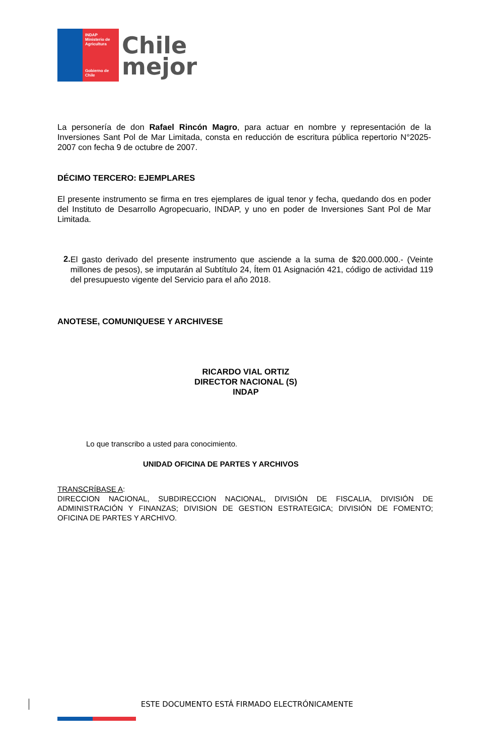INDAP
Ministerio de
Agricultura
Gobierno de Chile
Chile
mejor
La personería de don Rafael Rincón Magro, para actuar en nombre y representación de la Inversiones Sant Pol de Mar Limitada, consta en reducción de escritura pública repertorio N°2025-2007 con fecha 9 de octubre de 2007.
DÉCIMO TERCERO: EJEMPLARES
El presente instrumento se firma en tres ejemplares de igual tenor y fecha, quedando dos en poder del Instituto de Desarrollo Agropecuario, INDAP, y uno en poder de Inversiones Sant Pol de Mar Limitada.
2.
El gasto derivado del presente instrumento que asciende a la suma de $20.000.000.- (Veinte millones de pesos), se imputarán al Subtítulo 24, Ítem 01 Asignación 421, código de actividad 119 del presupuesto vigente del Servicio para el año 2018.
ANOTESE, COMUNIQUESE Y ARCHIVESE
RICARDO VIAL ORTIZ
DIRECTOR NACIONAL (S)
INDAP
Lo que transcribo a usted para conocimiento.
UNIDAD OFICINA DE PARTES Y ARCHIVOS
TRANSCRÍBASE A:
DIRECCION NACIONAL, SUBDIRECCION NACIONAL, DIVISIÓN DE FISCALIA, DIVISIÓN DE ADMINISTRACIÓN Y FINANZAS; DIVISION DE GESTION ESTRATEGICA; DIVISIÓN DE FOMENTO; OFICINA DE PARTES Y ARCHIVO.
ESTE DOCUMENTO ESTÁ FIRMADO ELECTRÓNICAMENTE